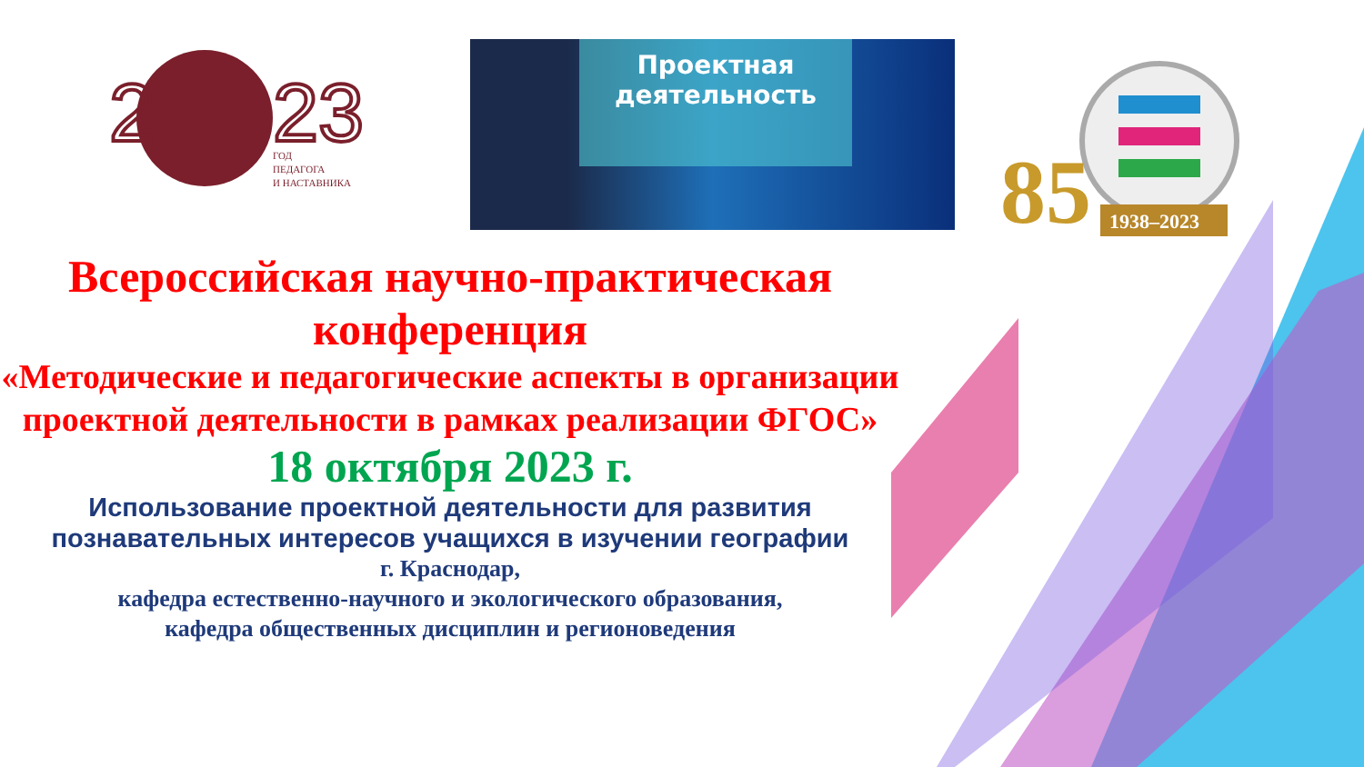2
23
ГОД
ПЕДАГОГА
И НАСТАВНИКА
Проектная
деятельность
85
1938–2023
Всероссийская научно-практическая конференция
«Методические и педагогические аспекты в организации проектной деятельности в рамках реализации ФГОС»
18 октября 2023 г.
Использование проектной деятельности для развития познавательных интересов учащихся в изучении географии
г. Краснодар,
кафедра естественно-научного и экологического образования,
кафедра общественных дисциплин и регионоведения